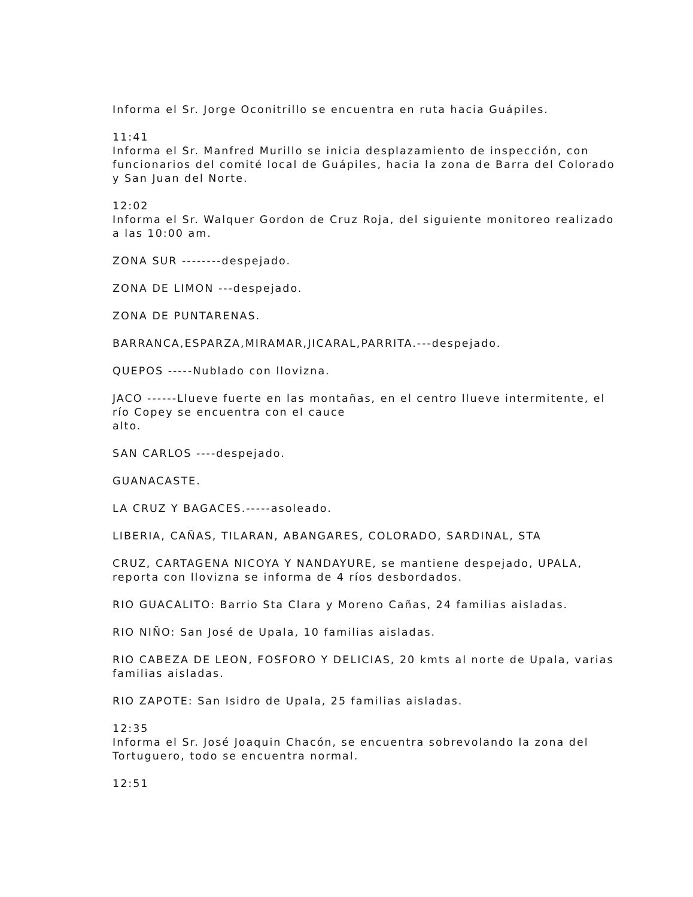Informa el Sr. Jorge Oconitrillo se encuentra en ruta hacia Guápiles.
11:41
Informa el Sr. Manfred Murillo se inicia desplazamiento de inspección, con funcionarios del comité local de Guápiles, hacia la zona de Barra del Colorado y San Juan del Norte.
12:02
Informa el Sr. Walquer Gordon de Cruz Roja, del siguiente monitoreo realizado a las 10:00 am.
ZONA SUR --------despejado.
ZONA DE LIMON ---despejado.
ZONA DE PUNTARENAS.
BARRANCA,ESPARZA,MIRAMAR,JICARAL,PARRITA.---despejado.
QUEPOS -----Nublado con llovizna.
JACO ------Llueve fuerte en las montañas, en el centro llueve intermitente, el río Copey se encuentra con el cauce
alto.
SAN CARLOS ----despejado.
GUANACASTE.
LA CRUZ Y BAGACES.-----asoleado.
LIBERIA, CAÑAS, TILARAN, ABANGARES, COLORADO, SARDINAL, STA
CRUZ, CARTAGENA NICOYA Y NANDAYURE, se mantiene despejado, UPALA, reporta con llovizna se informa de 4 ríos desbordados.
RIO GUACALITO: Barrio Sta Clara y Moreno Cañas, 24 familias aisladas.
RIO NIÑO: San José de Upala, 10 familias aisladas.
RIO CABEZA DE LEON, FOSFORO Y DELICIAS, 20 kmts al norte de Upala, varias familias aisladas.
RIO ZAPOTE: San Isidro de Upala, 25 familias aisladas.
12:35
Informa el Sr. José Joaquin Chacón, se encuentra sobrevolando la zona del Tortuguero, todo se encuentra normal.
12:51